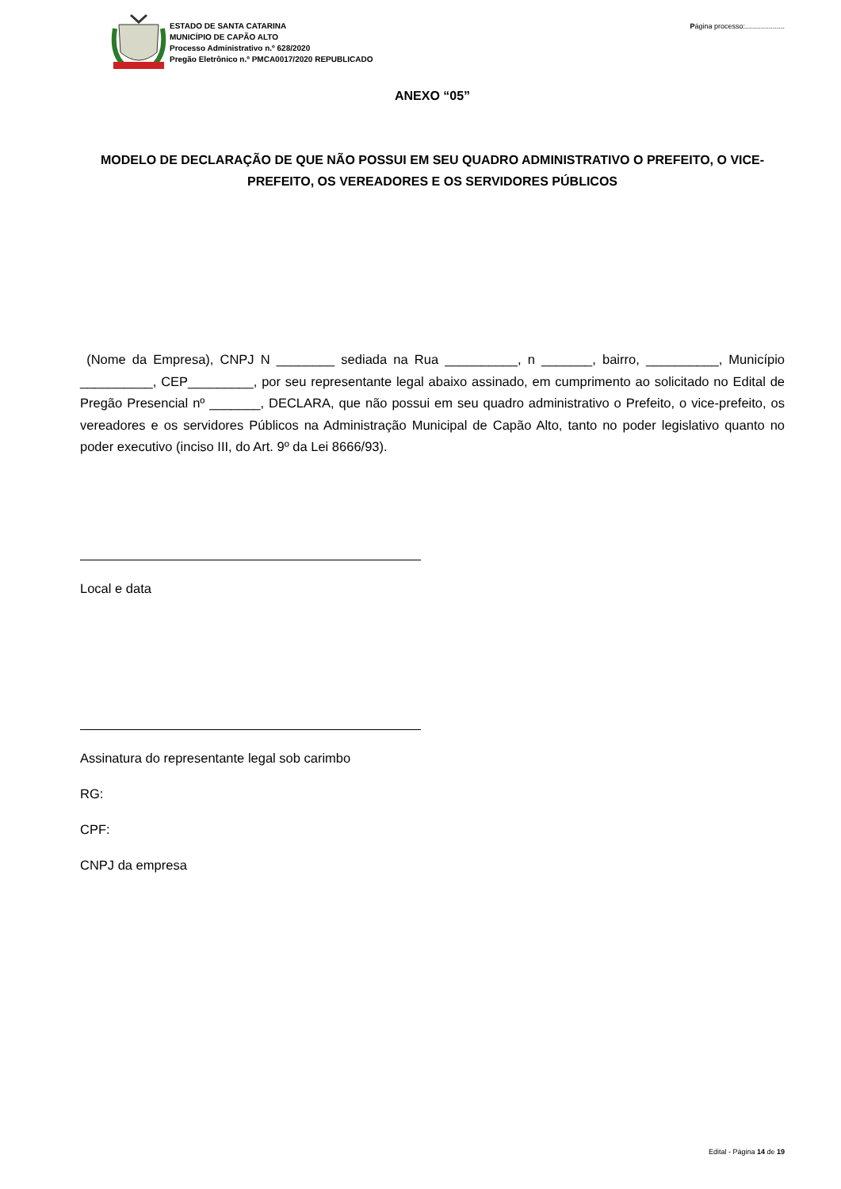ESTADO DE SANTA CATARINA
MUNICÍPIO DE CAPÃO ALTO
Processo Administrativo n.º 628/2020
Pregão Eletrônico n.º PMCA0017/2020 REPUBLICADO
Página processo:....................
ANEXO “05”
MODELO DE DECLARAÇÃO DE QUE NÃO POSSUI EM SEU QUADRO ADMINISTRATIVO O PREFEITO, O VICE-PREFEITO, OS VEREADORES E OS SERVIDORES PÚBLICOS
(Nome da Empresa), CNPJ N ________ sediada na Rua __________, n _______, bairro, __________, Município __________, CEP_________, por seu representante legal abaixo assinado, em cumprimento ao solicitado no Edital de Pregão Presencial nº _______, DECLARA, que não possui em seu quadro administrativo o Prefeito, o vice-prefeito, os vereadores e os servidores Públicos na Administração Municipal de Capão Alto, tanto no poder legislativo quanto no poder executivo (inciso III, do Art. 9º da Lei 8666/93).
Local e data
Assinatura do representante legal sob carimbo
RG:
CPF:
CNPJ da empresa
Edital - Página 14 de 19